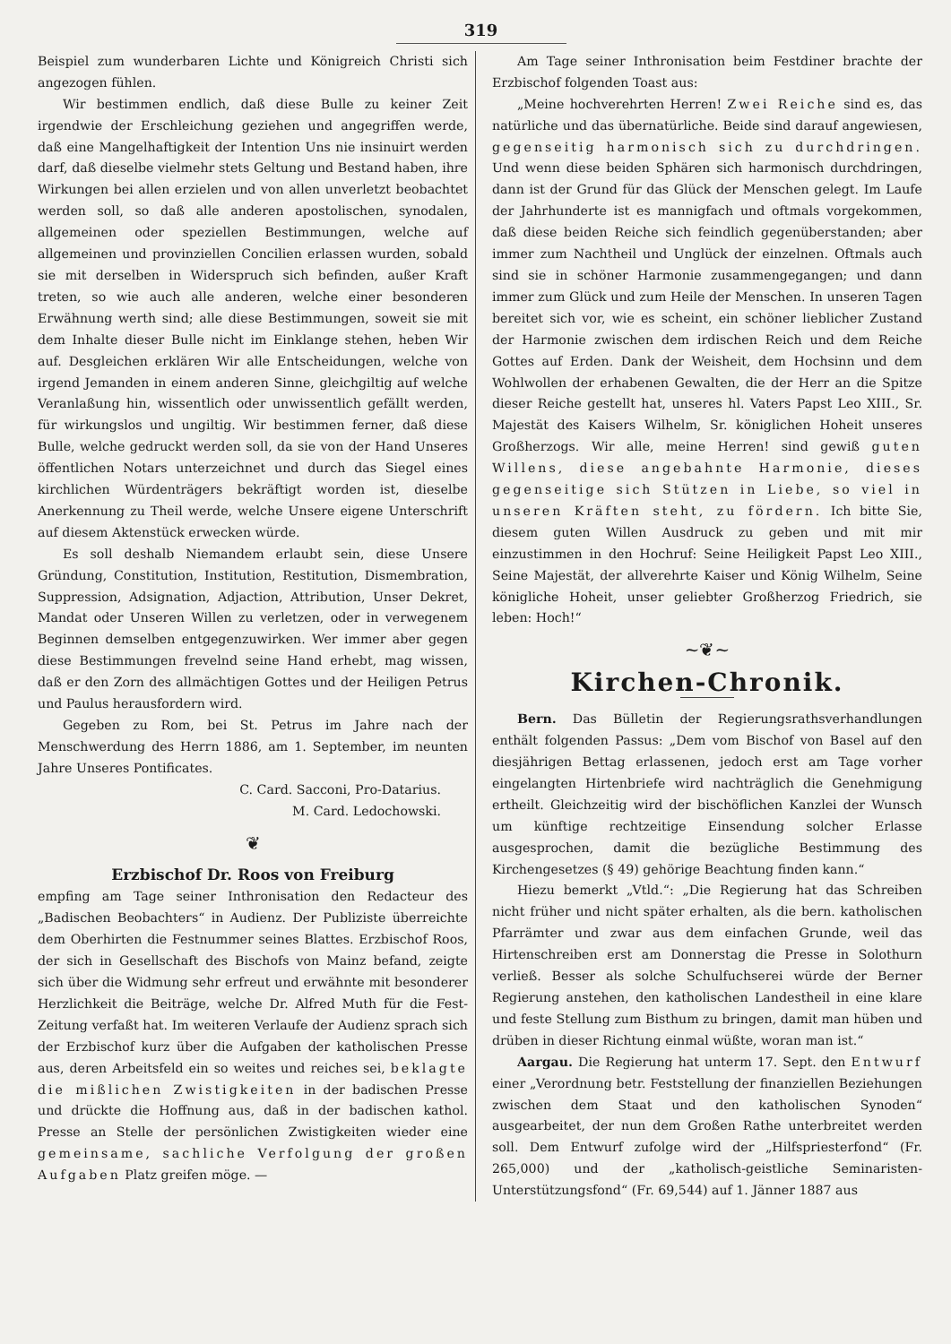319
Beispiel zum wunderbaren Lichte und Königreich Christi sich angezogen fühlen.
Wir bestimmen endlich, daß diese Bulle zu keiner Zeit irgendwie der Erschleichung geziehen und angegriffen werde, daß eine Mangelhaftigkeit der Intention Uns nie insinuirt werden darf, daß dieselbe vielmehr stets Geltung und Bestand haben, ihre Wirkungen bei allen erzielen und von allen unverletzt beobachtet werden soll, so daß alle anderen apostolischen, synodalen, allgemeinen oder speziellen Bestimmungen, welche auf allgemeinen und provinziellen Concilien erlassen wurden, sobald sie mit derselben in Widerspruch sich befinden, außer Kraft treten, so wie auch alle anderen, welche einer besonderen Erwähnung werth sind; alle diese Bestimmungen, soweit sie mit dem Inhalte dieser Bulle nicht im Einklange stehen, heben Wir auf. Desgleichen erklären Wir alle Entscheidungen, welche von irgend Jemanden in einem anderen Sinne, gleichgiltig auf welche Veranlaßung hin, wissentlich oder unwissentlich gefällt werden, für wirkungslos und ungiltig. Wir bestimmen ferner, daß diese Bulle, welche gedruckt werden soll, da sie von der Hand Unseres öffentlichen Notars unterzeichnet und durch das Siegel eines kirchlichen Würdenträgers bekräftigt worden ist, dieselbe Anerkennung zu Theil werde, welche Unsere eigene Unterschrift auf diesem Aktenstück erwecken würde.
Es soll deshalb Niemandem erlaubt sein, diese Unsere Gründung, Constitution, Institution, Restitution, Dismembration, Suppression, Adsignation, Adjaction, Attribution, Unser Dekret, Mandat oder Unseren Willen zu verletzen, oder in verwegenem Beginnen demselben entgegenzuwirken. Wer immer aber gegen diese Bestimmungen frevelnd seine Hand erhebt, mag wissen, daß er den Zorn des allmächtigen Gottes und der Heiligen Petrus und Paulus herausfordern wird.
Gegeben zu Rom, bei St. Petrus im Jahre nach der Menschwerdung des Herrn 1886, am 1. September, im neunten Jahre Unseres Pontificates.
C. Card. Sacconi, Pro-Datarius.
M. Card. Ledochowski.
❦
Erzbischof Dr. Roos von Freiburg
empfing am Tage seiner Inthronisation den Redacteur des „Badischen Beobachters“ in Audienz. Der Publiziste überreichte dem Oberhirten die Festnummer seines Blattes. Erzbischof Roos, der sich in Gesellschaft des Bischofs von Mainz befand, zeigte sich über die Widmung sehr erfreut und erwähnte mit besonderer Herzlichkeit die Beiträge, welche Dr. Alfred Muth für die Fest-Zeitung verfaßt hat. Im weiteren Verlaufe der Audienz sprach sich der Erzbischof kurz über die Aufgaben der katholischen Presse aus, deren Arbeitsfeld ein so weites und reiches sei, beklagte die mißlichen Zwistigkeiten in der badischen Presse und drückte die Hoffnung aus, daß in der badischen kathol. Presse an Stelle der persönlichen Zwistigkeiten wieder eine gemeinsame, sachliche Verfolgung der großen Aufgaben Platz greifen möge. —
Am Tage seiner Inthronisation beim Festdiner brachte der Erzbischof folgenden Toast aus:
„Meine hochverehrten Herren! Zwei Reiche sind es, das natürliche und das übernatürliche. Beide sind darauf angewiesen, gegenseitig harmonisch sich zu durchdringen. Und wenn diese beiden Sphären sich harmonisch durchdringen, dann ist der Grund für das Glück der Menschen gelegt. Im Laufe der Jahrhunderte ist es mannigfach und oftmals vorgekommen, daß diese beiden Reiche sich feindlich gegenüberstanden; aber immer zum Nachtheil und Unglück der einzelnen. Oftmals auch sind sie in schöner Harmonie zusammengegangen; und dann immer zum Glück und zum Heile der Menschen. In unseren Tagen bereitet sich vor, wie es scheint, ein schöner lieblicher Zustand der Harmonie zwischen dem irdischen Reich und dem Reiche Gottes auf Erden. Dank der Weisheit, dem Hochsinn und dem Wohlwollen der erhabenen Gewalten, die der Herr an die Spitze dieser Reiche gestellt hat, unseres hl. Vaters Papst Leo XIII., Sr. Majestät des Kaisers Wilhelm, Sr. königlichen Hoheit unseres Großherzogs. Wir alle, meine Herren! sind gewiß guten Willens, diese angebahnte Harmonie, dieses gegenseitige sich Stützen in Liebe, so viel in unseren Kräften steht, zu fördern. Ich bitte Sie, diesem guten Willen Ausdruck zu geben und mit mir einzustimmen in den Hochruf: Seine Heiligkeit Papst Leo XIII., Seine Majestät, der allverehrte Kaiser und König Wilhelm, Seine königliche Hoheit, unser geliebter Großherzog Friedrich, sie leben: Hoch!“
~❦~
Kirchen-Chronik.
Bern. Das Bülletin der Regierungsrathsverhandlungen enthält folgenden Passus: „Dem vom Bischof von Basel auf den diesjährigen Bettag erlassenen, jedoch erst am Tage vorher eingelangten Hirtenbriefe wird nachträglich die Genehmigung ertheilt. Gleichzeitig wird der bischöflichen Kanzlei der Wunsch um künftige rechtzeitige Einsendung solcher Erlasse ausgesprochen, damit die bezügliche Bestimmung des Kirchengesetzes (§ 49) gehörige Beachtung finden kann.“
Hiezu bemerkt „Vtld.“: „Die Regierung hat das Schreiben nicht früher und nicht später erhalten, als die bern. katholischen Pfarrämter und zwar aus dem einfachen Grunde, weil das Hirtenschreiben erst am Donnerstag die Presse in Solothurn verließ. Besser als solche Schulfuchserei würde der Berner Regierung anstehen, den katholischen Landestheil in eine klare und feste Stellung zum Bisthum zu bringen, damit man hüben und drüben in dieser Richtung einmal wüßte, woran man ist.“
Aargau. Die Regierung hat unterm 17. Sept. den Entwurf einer „Verordnung betr. Feststellung der finanziellen Beziehungen zwischen dem Staat und den katholischen Synoden“ ausgearbeitet, der nun dem Großen Rathe unterbreitet werden soll. Dem Entwurf zufolge wird der „Hilfspriesterfond“ (Fr. 265,000) und der „katholisch-geistliche Seminaristen-Unterstützungsfond“ (Fr. 69,544) auf 1. Jänner 1887 aus